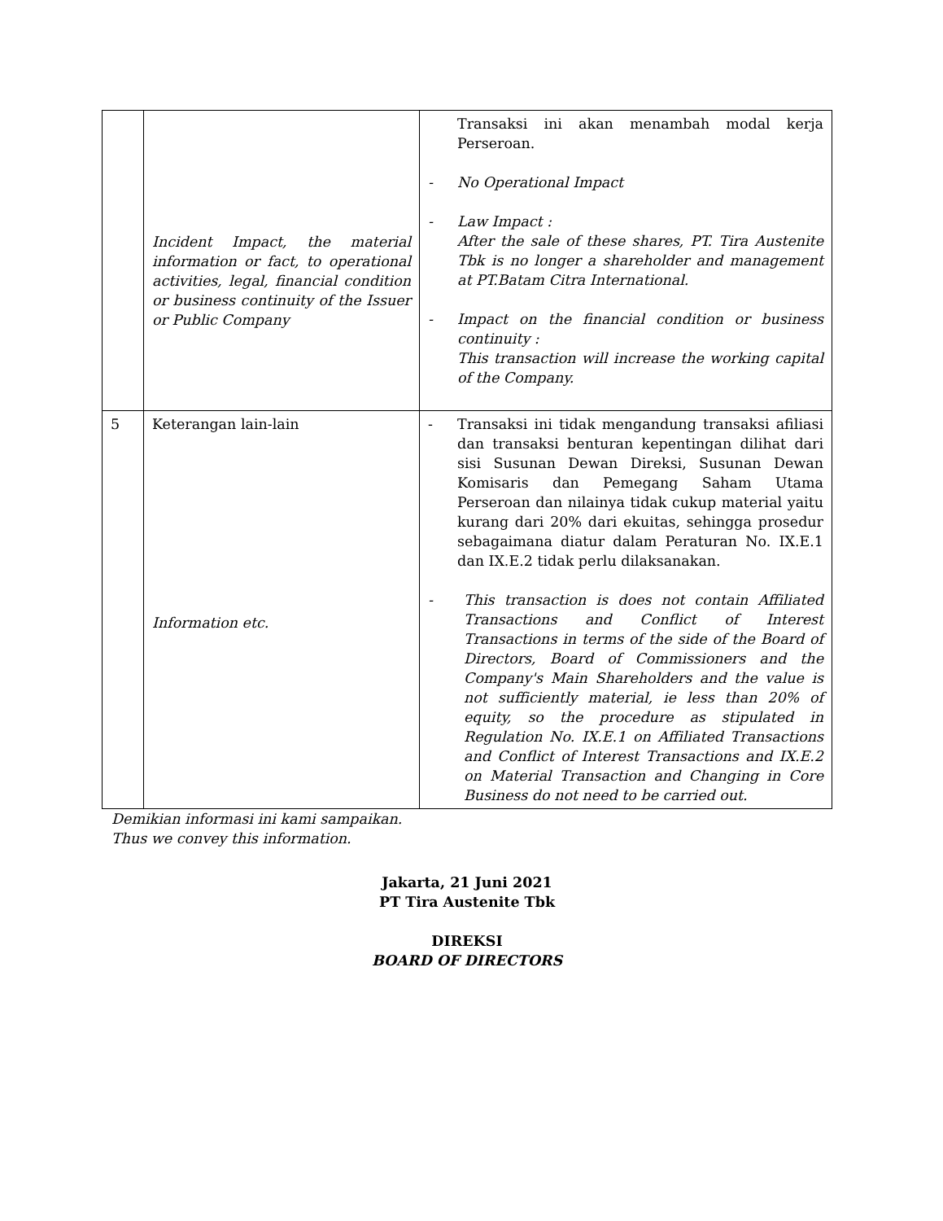| | Incident Impact, the material information or fact, to operational activities, legal, financial condition or business continuity of the Issuer or Public Company | Transaksi ini akan menambah modal kerja Perseroan. - No Operational Impact - Law Impact : After the sale of these shares, PT. Tira Austenite Tbk is no longer a shareholder and management at PT.Batam Citra International. - Impact on the financial condition or business continuity : This transaction will increase the working capital of the Company. |
| 5 | Keterangan lain-lain Information etc. | - Transaksi ini tidak mengandung transaksi afiliasi dan transaksi benturan kepentingan dilihat dari sisi Susunan Dewan Direksi, Susunan Dewan Komisaris dan Pemegang Saham Utama Perseroan dan nilainya tidak cukup material yaitu kurang dari 20% dari ekuitas, sehingga prosedur sebagaimana diatur dalam Peraturan No. IX.E.1 dan IX.E.2 tidak perlu dilaksanakan. - This transaction is does not contain Affiliated Transactions and Conflict of Interest Transactions in terms of the side of the Board of Directors, Board of Commissioners and the Company's Main Shareholders and the value is not sufficiently material, ie less than 20% of equity, so the procedure as stipulated in Regulation No. IX.E.1 on Affiliated Transactions and Conflict of Interest Transactions and IX.E.2 on Material Transaction and Changing in Core Business do not need to be carried out. |
Demikian informasi ini kami sampaikan.
Thus we convey this information.
Jakarta, 21 Juni 2021
PT Tira Austenite Tbk
DIREKSI
BOARD OF DIRECTORS